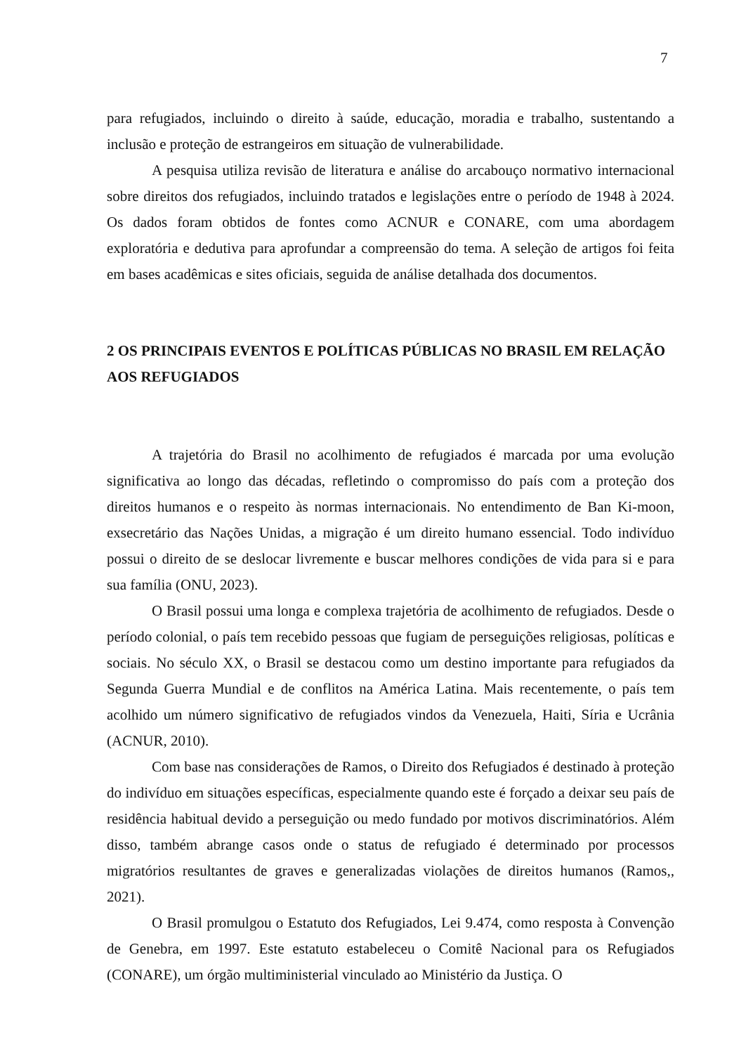7
para refugiados, incluindo o direito à saúde, educação, moradia e trabalho, sustentando a inclusão e proteção de estrangeiros em situação de vulnerabilidade.
A pesquisa utiliza revisão de literatura e análise do arcabouço normativo internacional sobre direitos dos refugiados, incluindo tratados e legislações entre o período de 1948 à 2024. Os dados foram obtidos de fontes como ACNUR e CONARE, com uma abordagem exploratória e dedutiva para aprofundar a compreensão do tema. A seleção de artigos foi feita em bases acadêmicas e sites oficiais, seguida de análise detalhada dos documentos.
2 OS PRINCIPAIS EVENTOS E POLÍTICAS PÚBLICAS NO BRASIL EM RELAÇÃO AOS REFUGIADOS
A trajetória do Brasil no acolhimento de refugiados é marcada por uma evolução significativa ao longo das décadas, refletindo o compromisso do país com a proteção dos direitos humanos e o respeito às normas internacionais. No entendimento de Ban Ki-moon, exsecretário das Nações Unidas, a migração é um direito humano essencial. Todo indivíduo possui o direito de se deslocar livremente e buscar melhores condições de vida para si e para sua família (ONU, 2023).
O Brasil possui uma longa e complexa trajetória de acolhimento de refugiados. Desde o período colonial, o país tem recebido pessoas que fugiam de perseguições religiosas, políticas e sociais. No século XX, o Brasil se destacou como um destino importante para refugiados da Segunda Guerra Mundial e de conflitos na América Latina. Mais recentemente, o país tem acolhido um número significativo de refugiados vindos da Venezuela, Haiti, Síria e Ucrânia (ACNUR, 2010).
Com base nas considerações de Ramos, o Direito dos Refugiados é destinado à proteção do indivíduo em situações específicas, especialmente quando este é forçado a deixar seu país de residência habitual devido a perseguição ou medo fundado por motivos discriminatórios. Além disso, também abrange casos onde o status de refugiado é determinado por processos migratórios resultantes de graves e generalizadas violações de direitos humanos (Ramos,, 2021).
O Brasil promulgou o Estatuto dos Refugiados, Lei 9.474, como resposta à Convenção de Genebra, em 1997. Este estatuto estabeleceu o Comitê Nacional para os Refugiados (CONARE), um órgão multiministerial vinculado ao Ministério da Justiça. O